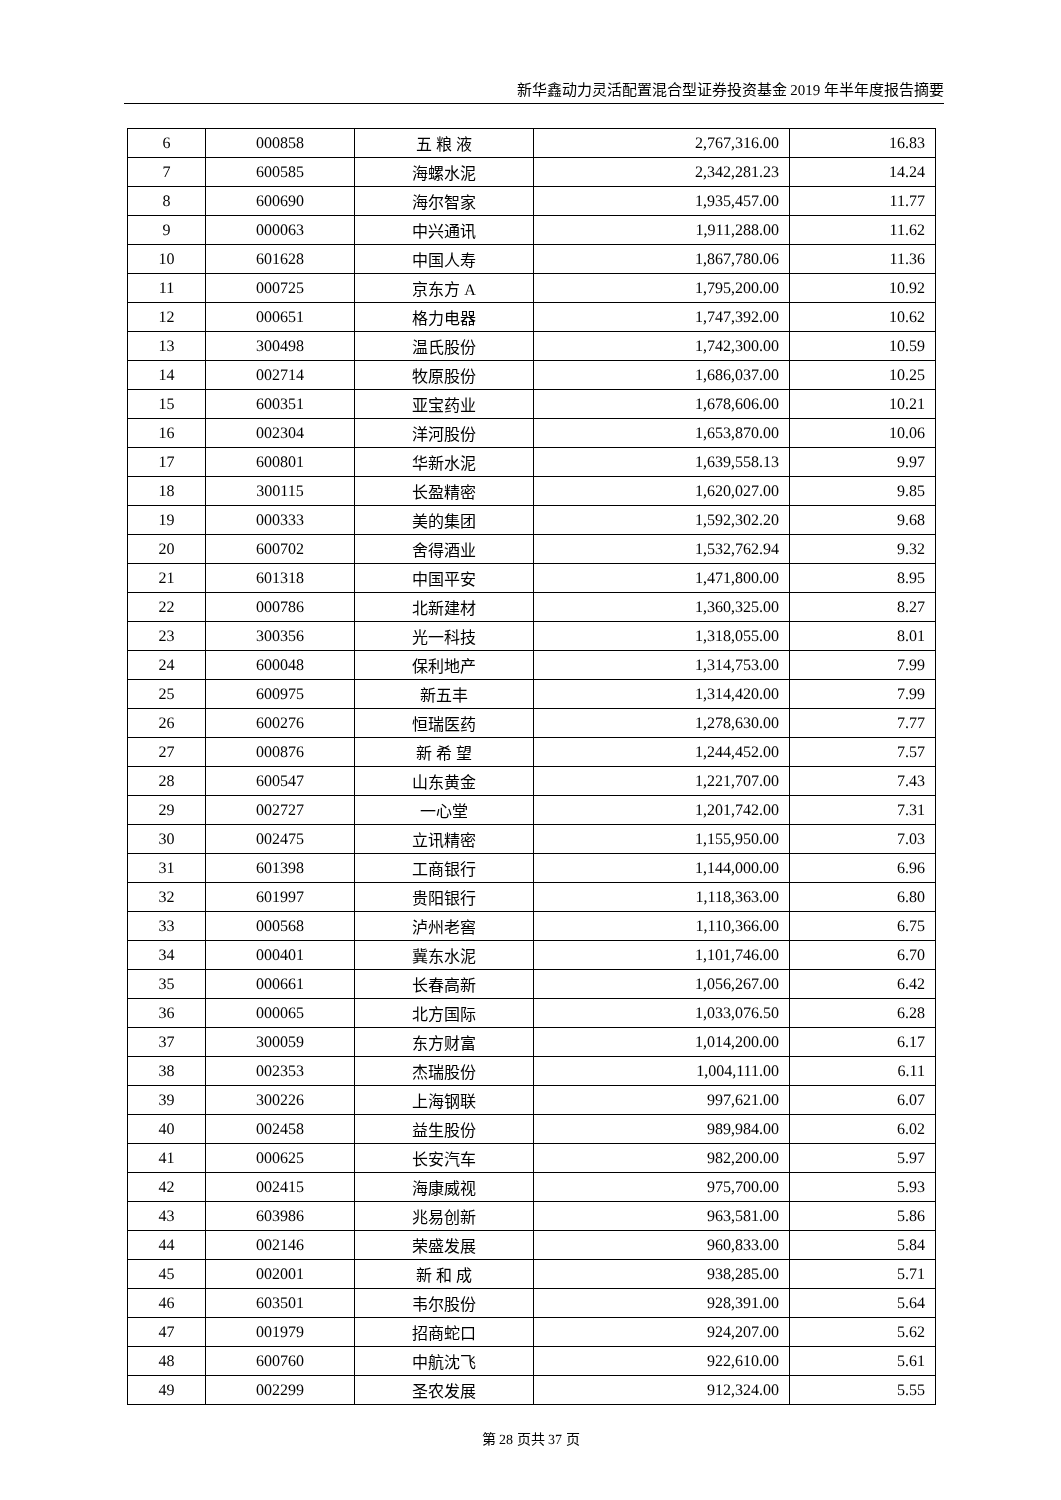新华鑫动力灵活配置混合型证券投资基金 2019 年半年度报告摘要
| 6 | 000858 | 五 粮 液 | 2,767,316.00 | 16.83 |
| 7 | 600585 | 海螺水泥 | 2,342,281.23 | 14.24 |
| 8 | 600690 | 海尔智家 | 1,935,457.00 | 11.77 |
| 9 | 000063 | 中兴通讯 | 1,911,288.00 | 11.62 |
| 10 | 601628 | 中国人寿 | 1,867,780.06 | 11.36 |
| 11 | 000725 | 京东方 A | 1,795,200.00 | 10.92 |
| 12 | 000651 | 格力电器 | 1,747,392.00 | 10.62 |
| 13 | 300498 | 温氏股份 | 1,742,300.00 | 10.59 |
| 14 | 002714 | 牧原股份 | 1,686,037.00 | 10.25 |
| 15 | 600351 | 亚宝药业 | 1,678,606.00 | 10.21 |
| 16 | 002304 | 洋河股份 | 1,653,870.00 | 10.06 |
| 17 | 600801 | 华新水泥 | 1,639,558.13 | 9.97 |
| 18 | 300115 | 长盈精密 | 1,620,027.00 | 9.85 |
| 19 | 000333 | 美的集团 | 1,592,302.20 | 9.68 |
| 20 | 600702 | 舍得酒业 | 1,532,762.94 | 9.32 |
| 21 | 601318 | 中国平安 | 1,471,800.00 | 8.95 |
| 22 | 000786 | 北新建材 | 1,360,325.00 | 8.27 |
| 23 | 300356 | 光一科技 | 1,318,055.00 | 8.01 |
| 24 | 600048 | 保利地产 | 1,314,753.00 | 7.99 |
| 25 | 600975 | 新五丰 | 1,314,420.00 | 7.99 |
| 26 | 600276 | 恒瑞医药 | 1,278,630.00 | 7.77 |
| 27 | 000876 | 新 希 望 | 1,244,452.00 | 7.57 |
| 28 | 600547 | 山东黄金 | 1,221,707.00 | 7.43 |
| 29 | 002727 | 一心堂 | 1,201,742.00 | 7.31 |
| 30 | 002475 | 立讯精密 | 1,155,950.00 | 7.03 |
| 31 | 601398 | 工商银行 | 1,144,000.00 | 6.96 |
| 32 | 601997 | 贵阳银行 | 1,118,363.00 | 6.80 |
| 33 | 000568 | 泸州老窖 | 1,110,366.00 | 6.75 |
| 34 | 000401 | 冀东水泥 | 1,101,746.00 | 6.70 |
| 35 | 000661 | 长春高新 | 1,056,267.00 | 6.42 |
| 36 | 000065 | 北方国际 | 1,033,076.50 | 6.28 |
| 37 | 300059 | 东方财富 | 1,014,200.00 | 6.17 |
| 38 | 002353 | 杰瑞股份 | 1,004,111.00 | 6.11 |
| 39 | 300226 | 上海钢联 | 997,621.00 | 6.07 |
| 40 | 002458 | 益生股份 | 989,984.00 | 6.02 |
| 41 | 000625 | 长安汽车 | 982,200.00 | 5.97 |
| 42 | 002415 | 海康威视 | 975,700.00 | 5.93 |
| 43 | 603986 | 兆易创新 | 963,581.00 | 5.86 |
| 44 | 002146 | 荣盛发展 | 960,833.00 | 5.84 |
| 45 | 002001 | 新 和 成 | 938,285.00 | 5.71 |
| 46 | 603501 | 韦尔股份 | 928,391.00 | 5.64 |
| 47 | 001979 | 招商蛇口 | 924,207.00 | 5.62 |
| 48 | 600760 | 中航沈飞 | 922,610.00 | 5.61 |
| 49 | 002299 | 圣农发展 | 912,324.00 | 5.55 |
第 28 页共 37 页